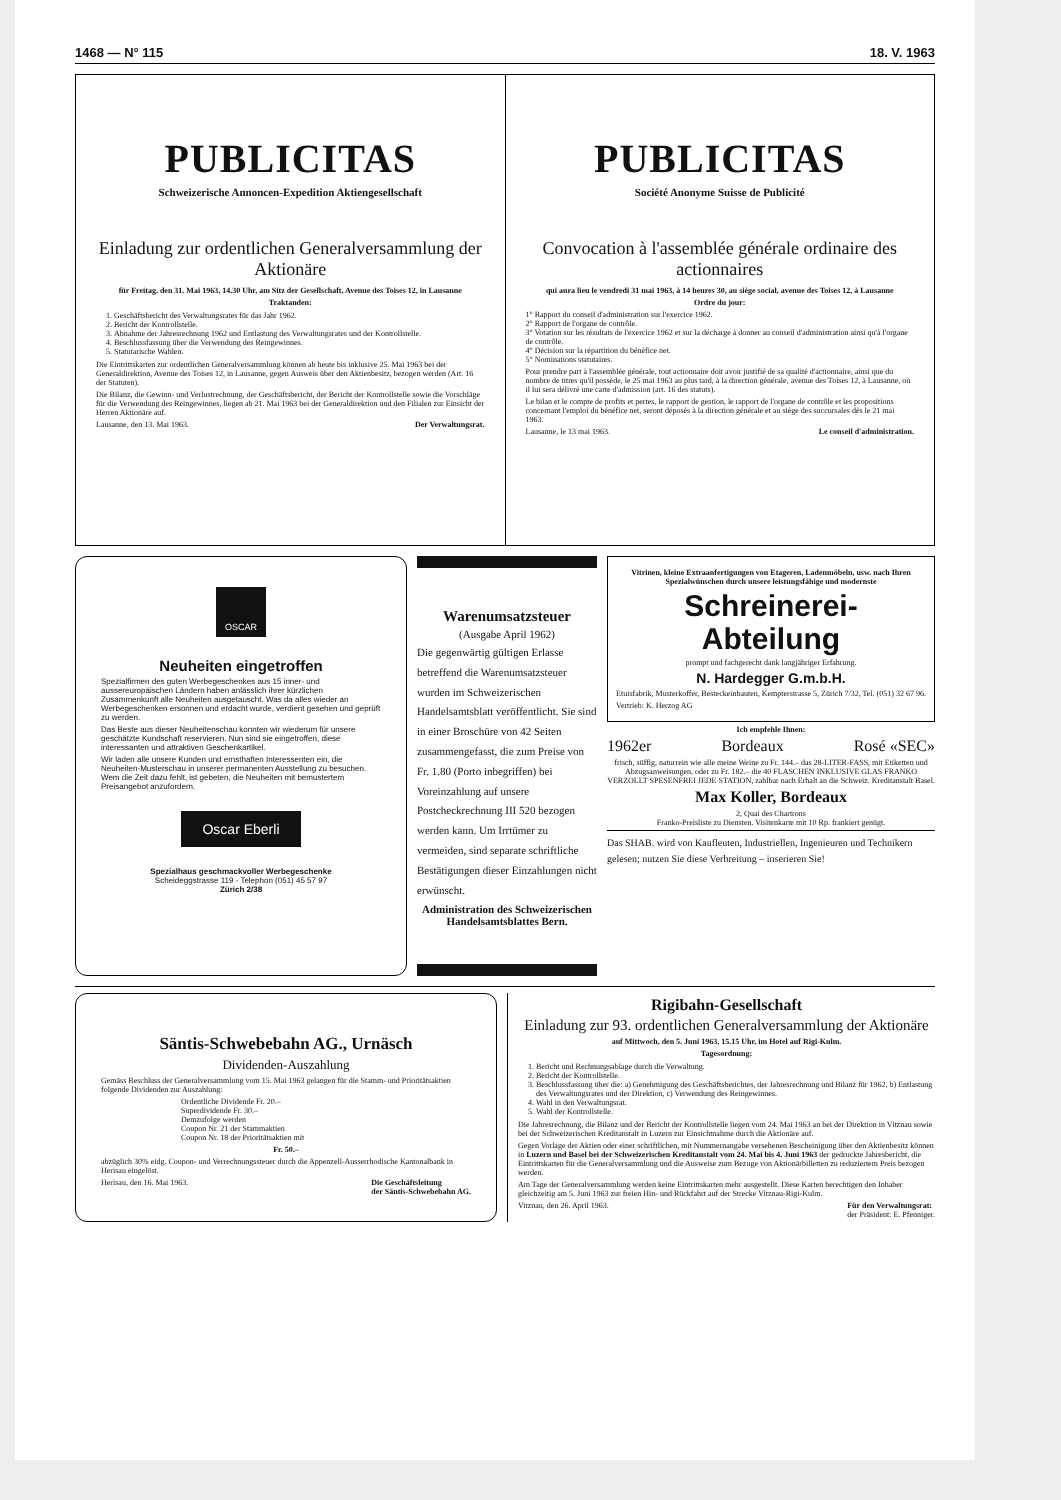1468 — N° 115 18. V. 1963
PUBLICITAS
Schweizerische Annoncen-Expedition Aktiengesellschaft
Einladung zur ordentlichen Generalversammlung der Aktionäre
für Freitag, den 31. Mai 1963, 14.30 Uhr, am Sitz der Gesellschaft, Avenue des Toises 12, in Lausanne
Traktanden:
1. Geschäftsbericht des Verwaltungsrates für das Jahr 1962.
2. Bericht der Kontrollstelle.
3. Abnahme der Jahresrechnung 1962 und Entlastung des Verwaltungsrates und der Kontrollstelle.
4. Beschlussfassung über die Verwendung des Reingewinnes.
5. Statutarische Wahlen.
Die Eintrittskarten zur ordentlichen Generalversammlung können ab heute bis inklusive 25. Mai 1963 bei der Generaldirektion, Avenue des Toises 12, in Lausanne, gegen Ausweis über den Aktienbesitz, bezogen werden (Art. 16 der Statuten).
Die Bilanz, die Gewinn- und Verlustrechnung, der Geschäftsbericht, der Bericht der Kontrollstelle sowie die Vorschläge für die Verwendung des Reingewinnes, liegen ab 21. Mai 1963 bei der Generaldirektion und den Filialen zur Einsicht der Herren Aktionäre auf.
Lausanne, den 13. Mai 1963. Der Verwaltungsrat.
PUBLICITAS
Société Anonyme Suisse de Publicité
Convocation à l'assemblée générale ordinaire des actionnaires
qui aura lieu le vendredi 31 mai 1963, à 14 heures 30, au siège social, avenue des Toises 12, à Lausanne
Ordre du jour:
1° Rapport du conseil d'administration sur l'exercice 1962.
2° Rapport de l'organe de contrôle.
3° Votation sur les résultats de l'exercice 1962 et sur la décharge à donner au conseil d'administration ainsi qu'à l'organe de contrôle.
4° Décision sur la répartition du bénéfice net.
5° Nominations statutaires.
Pour prendre part à l'assemblée générale, tout actionnaire doit avoir justifié de sa qualité d'actionnaire, ainsi que du nombre de titres qu'il possède, le 25 mai 1963 au plus tard, à la direction générale, avenue des Toises 12, à Lausanne, où il lui sera délivré une carte d'admission (art. 16 des statuts).
Le bilan et le compte de profits et pertes, le rapport de gestion, le rapport de l'organe de contrôle et les propositions concernant l'emploi du bénéfice net, seront déposés à la direction générale et au siège des succursales dès le 21 mai 1963.
Lausanne, le 13 mai 1963. Le conseil d'administration.
OSCAR
Neuheiten eingetroffen
Spezialfirmen des guten Werbegeschenkes aus 15 inner- und aussereuropäischen Ländern haben anlässlich ihrer kürzlichen Zusammenkunft alle Neuheiten ausgetauscht. Was da alles wieder an Werbegeschenken ersonnen und erdacht wurde, verdient gesehen und geprüft zu werden.
Das Beste aus dieser Neuheitenschau konnten wir wiederum für unsere geschätzte Kundschaft reservieren. Nun sind sie eingetroffen, diese interessanten und attraktiven Geschenkartikel.
Wir laden alle unsere Kunden und ernsthaften Interessenten ein, die Neuheiten-Musterschau in unserer permanenten Ausstellung zu besuchen. Wem die Zeit dazu fehlt, ist gebeten, die Neuheiten mit bemustertem Preisangebot anzufordern.
Oscar Eberli
Spezialhaus geschmackvoller Werbegeschenke
Scheideggstrasse 119 - Telephon (051) 45 57 97
Zürich 2/38
Warenumsatzsteuer
(Ausgabe April 1962)
Die gegenwärtig gültigen Erlasse betreffend die Warenumsatzsteuer wurden im Schweizerischen Handelsamtsblatt veröffentlicht. Sie sind in einer Broschüre von 42 Seiten zusammengefasst, die zum Preise von Fr. 1.80 (Porto inbegriffen) bei Voreinzahlung auf unsere Postcheckrechnung III 520 bezogen werden kann. Um Irrtümer zu vermeiden, sind separate schriftliche Bestätigungen dieser Einzahlungen nicht erwünscht.
Administration des Schweizerischen Handelsamtsblattes Bern.
Vitrinen, kleine Extraanfertigungen von Etageren, Ladenmöbeln, usw. nach Ihren Spezialwünschen durch unsere leistungsfähige und modernste
Schreinerei-
Abteilung
prompt und fachgerecht dank langjähriger Erfahrung.
N. Hardegger G.m.b.H.
Etuisfabrik, Musterkoffer, Besteckeinbauten, Kempterstrasse 5, Zürich 7/32, Tel. (051) 32 67 96.
Vertrieb: K. Herzog AG
Ich empfehle Ihnen:
1962er Bordeaux Rosé «SEC»
frisch, süffig, naturrein wie alle meine Weine zu Fr. 144.– das 28-LITER-FASS, mit Etiketten und Abzugsanweisungen, oder zu Fr. 182.– die 40 FLASCHEN INKLUSIVE GLAS FRANKO VERZOLLT SPESENFREI JEDE STATION, zahlbar nach Erhalt an die Schweiz. Kreditanstalt Basel.
Max Koller, Bordeaux
2, Quai des Chartrons
Franko-Preisliste zu Diensten. Visitenkarte mit 10 Rp. frankiert genügt.
Das SHAB. wird von Kaufleuten, Industriellen, Ingenieuren und Technikern gelesen; nutzen Sie diese Verbreitung – inserieren Sie!
Säntis-Schwebebahn AG., Urnäsch
Dividenden-Auszahlung
Gemäss Beschluss der Generalversammlung vom 15. Mai 1963 gelangen für die Stamm- und Prioritätsaktien folgende Dividenden zur Auszahlung:
Ordentliche Dividende Fr. 20.–
Superdividende Fr. 30.–
Demzufolge werden
Coupon Nr. 21 der Stammaktien
Coupon Nr. 18 der Prioritätsaktien mit
Fr. 50.–
abzüglich 30% eidg. Coupon- und Verrechnungssteuer durch die Appenzell-Ausserrhodische Kantonalbank in Herisau eingelöst.
Herisau, den 16. Mai 1963. Die Geschäftsleitung
der Säntis-Schwebebahn AG.
Rigibahn-Gesellschaft
Einladung zur 93. ordentlichen Generalversammlung der Aktionäre
auf Mittwoch, den 5. Juni 1963, 15.15 Uhr, im Hotel auf Rigi-Kulm.
Tagesordnung:
1. Bericht und Rechnungsablage durch die Verwaltung.
2. Bericht der Kontrollstelle.
3. Beschlussfassung über die: a) Genehmigung des Geschäftsberichtes, der Jahresrechnung und Bilanz für 1962, b) Entlastung des Verwaltungsrates und der Direktion, c) Verwendung des Reingewinnes.
4. Wahl in den Verwaltungsrat.
5. Wahl der Kontrollstelle.
Die Jahresrechnung, die Bilanz und der Bericht der Kontrollstelle liegen vom 24. Mai 1963 an bei der Direktion in Vitznau sowie bei der Schweizerischen Kreditanstalt in Luzern zur Einsichtnahme durch die Aktionäre auf.
Gegen Vorlage der Aktien oder einer schriftlichen, mit Nummernangabe versehenen Bescheinigung über den Aktienbesitz können in Luzern und Basel bei der Schweizerischen Kreditanstalt vom 24. Mai bis 4. Juni 1963 der gedruckte Jahresbericht, die Eintrittskarten für die Generalversammlung und die Ausweise zum Bezuge von Aktionärbilletten zu reduziertem Preis bezogen werden.
Am Tage der Generalversammlung werden keine Eintrittskarten mehr ausgestellt. Diese Karten berechtigen den Inhaber gleichzeitig am 5. Juni 1963 zur freien Hin- und Rückfahrt auf der Strecke Vitznau-Rigi-Kulm.
Vitznau, den 26. April 1963. Für den Verwaltungsrat:
der Präsident: E. Pfenniger.